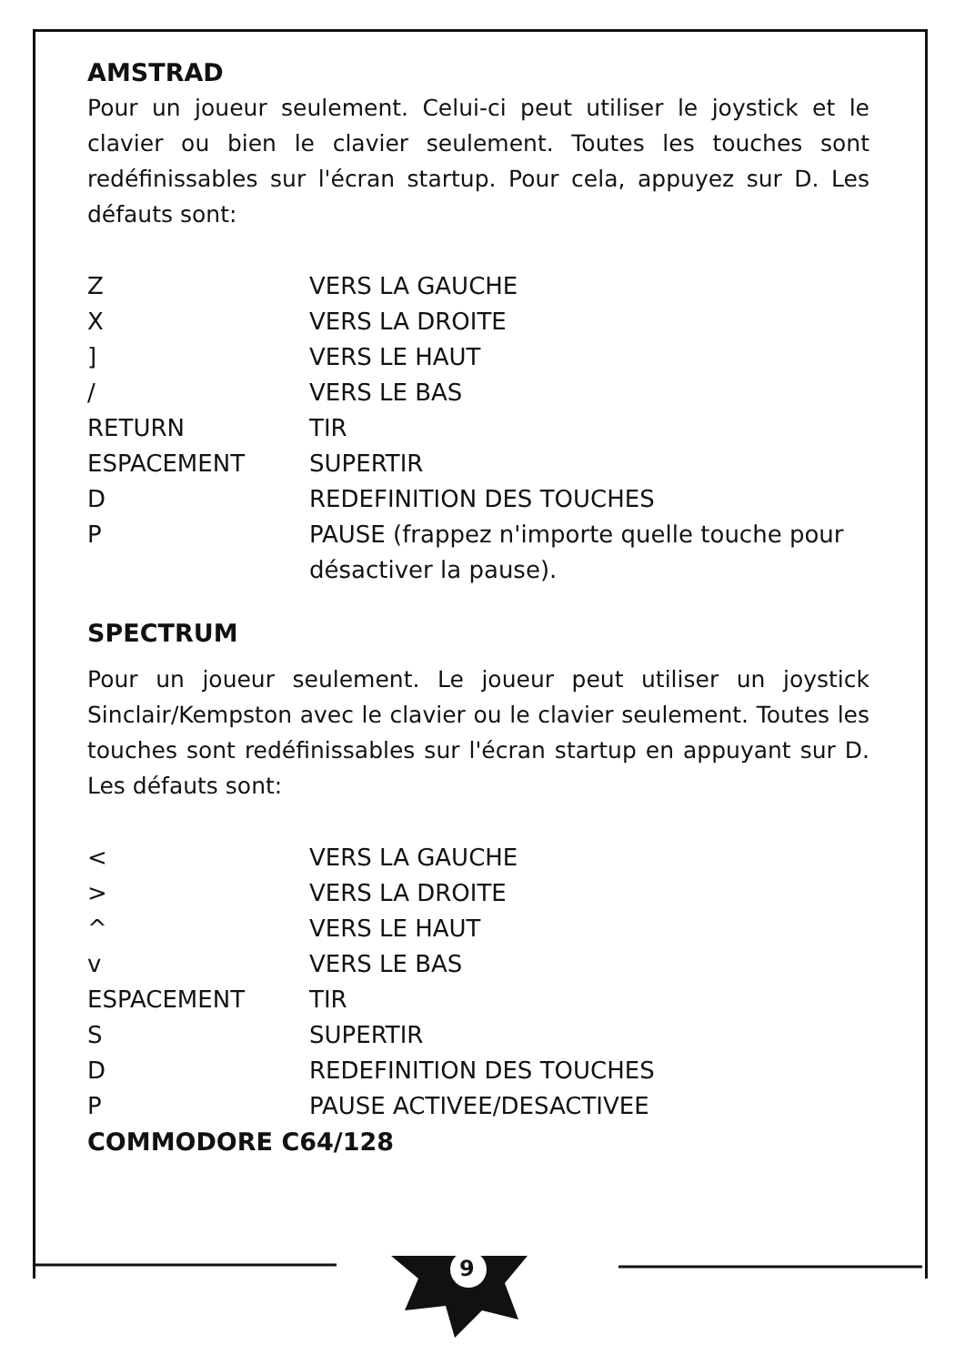AMSTRAD
Pour un joueur seulement. Celui-ci peut utiliser le joystick et le clavier ou bien le clavier seulement. Toutes les touches sont redéfinissables sur l'écran startup. Pour cela, appuyez sur D. Les défauts sont:
| Z | VERS LA GAUCHE |
| X | VERS LA DROITE |
| ] | VERS LE HAUT |
| / | VERS LE BAS |
| RETURN | TIR |
| ESPACEMENT | SUPERTIR |
| D | REDEFINITION DES TOUCHES |
| P | PAUSE (frappez n'importe quelle touche pour désactiver la pause). |
SPECTRUM
Pour un joueur seulement. Le joueur peut utiliser un joystick Sinclair/Kempston avec le clavier ou le clavier seulement. Toutes les touches sont redéfinissables sur l'écran startup en appuyant sur D. Les défauts sont:
| < | VERS LA GAUCHE |
| > | VERS LA DROITE |
| ^ | VERS LE HAUT |
| v | VERS LE BAS |
| ESPACEMENT | TIR |
| S | SUPERTIR |
| D | REDEFINITION DES TOUCHES |
| P | PAUSE ACTIVEE/DESACTIVEE |
COMMODORE C64/128
9